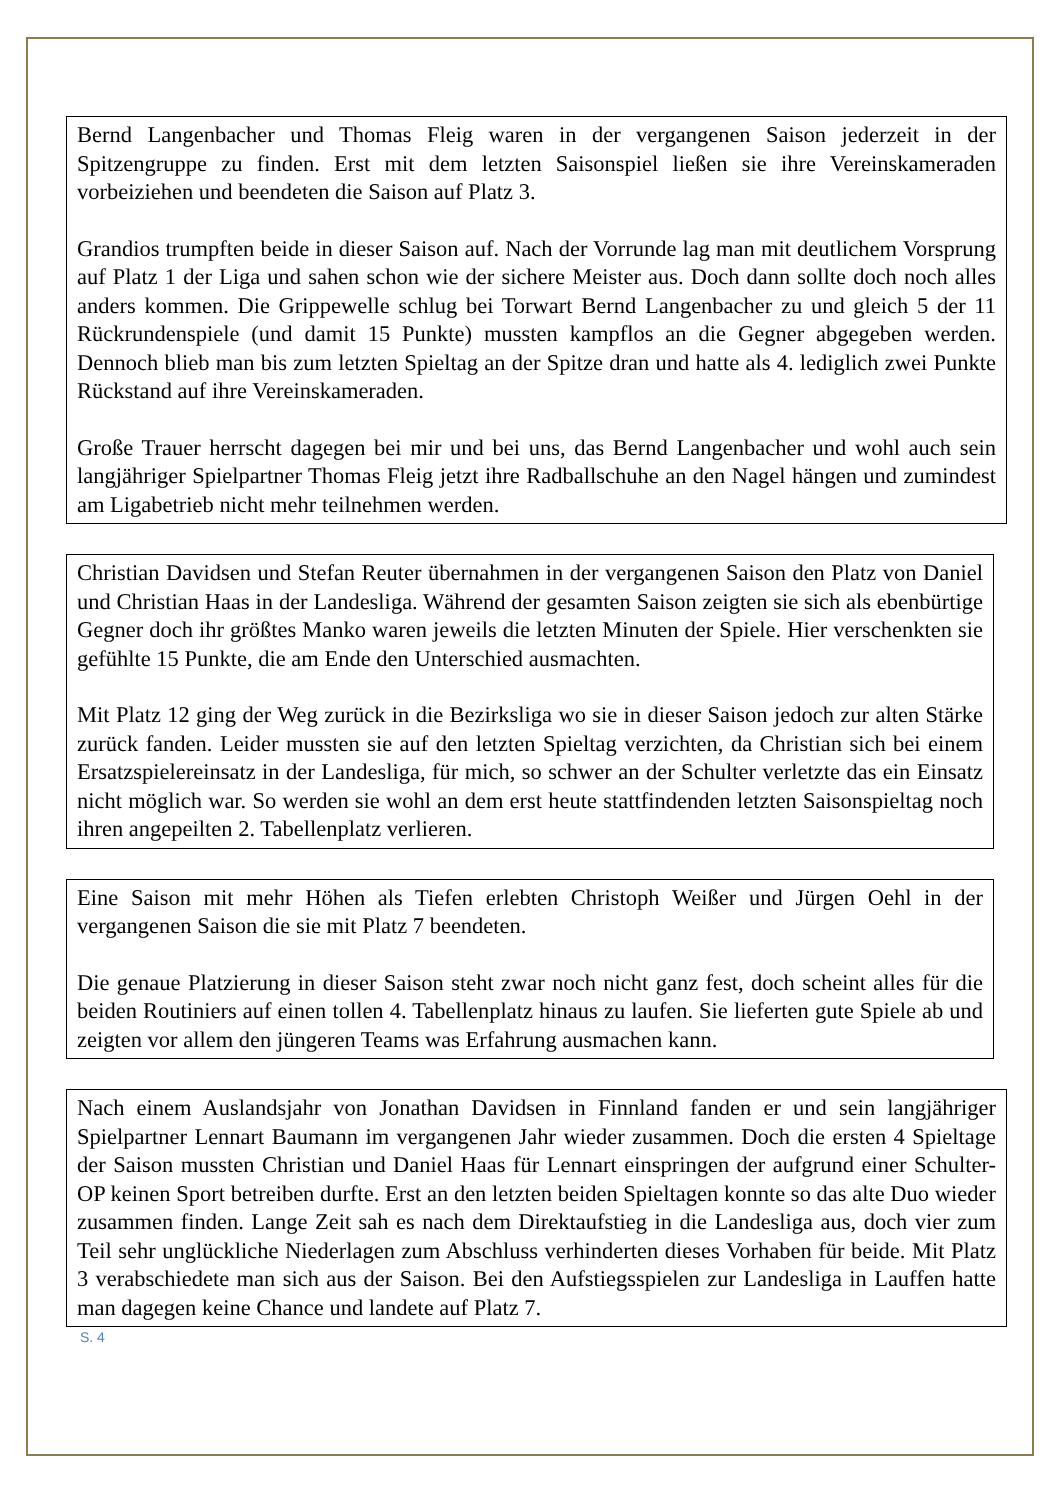Bernd Langenbacher und Thomas Fleig waren in der vergangenen Saison jederzeit in der Spitzengruppe zu finden. Erst mit dem letzten Saisonspiel ließen sie ihre Vereinskameraden vorbeiziehen und beendeten die Saison auf Platz 3.
Grandios trumpften beide in dieser Saison auf. Nach der Vorrunde lag man mit deutlichem Vorsprung auf Platz 1 der Liga und sahen schon wie der sichere Meister aus. Doch dann sollte doch noch alles anders kommen. Die Grippewelle schlug bei Torwart Bernd Langenbacher zu und gleich 5 der 11 Rückrundenspiele (und damit 15 Punkte) mussten kampflos an die Gegner abgegeben werden. Dennoch blieb man bis zum letzten Spieltag an der Spitze dran und hatte als 4. lediglich zwei Punkte Rückstand auf ihre Vereinskameraden.
Große Trauer herrscht dagegen bei mir und bei uns, das Bernd Langenbacher und wohl auch sein langjähriger Spielpartner Thomas Fleig jetzt ihre Radballschuhe an den Nagel hängen und zumindest am Ligabetrieb nicht mehr teilnehmen werden.
Christian Davidsen und Stefan Reuter übernahmen in der vergangenen Saison den Platz von Daniel und Christian Haas in der Landesliga. Während der gesamten Saison zeigten sie sich als ebenbürtige Gegner doch ihr größtes Manko waren jeweils die letzten Minuten der Spiele. Hier verschenkten sie gefühlte 15 Punkte, die am Ende den Unterschied ausmachten.
Mit Platz 12 ging der Weg zurück in die Bezirksliga wo sie in dieser Saison jedoch zur alten Stärke zurück fanden. Leider mussten sie auf den letzten Spieltag verzichten, da Christian sich bei einem Ersatzspielereinsatz in der Landesliga, für mich, so schwer an der Schulter verletzte das ein Einsatz nicht möglich war. So werden sie wohl an dem erst heute stattfindenden letzten Saisonspieltag noch ihren angepeilten 2. Tabellenplatz verlieren.
Eine Saison mit mehr Höhen als Tiefen erlebten Christoph Weißer und Jürgen Oehl in der vergangenen Saison die sie mit Platz 7 beendeten.
Die genaue Platzierung in dieser Saison steht zwar noch nicht ganz fest, doch scheint alles für die beiden Routiniers auf einen tollen 4. Tabellenplatz hinaus zu laufen. Sie lieferten gute Spiele ab und zeigten vor allem den jüngeren Teams was Erfahrung ausmachen kann.
Nach einem Auslandsjahr von Jonathan Davidsen in Finnland fanden er und sein langjähriger Spielpartner Lennart Baumann im vergangenen Jahr wieder zusammen. Doch die ersten 4 Spieltage der Saison mussten Christian und Daniel Haas für Lennart einspringen der aufgrund einer Schulter-OP keinen Sport betreiben durfte. Erst an den letzten beiden Spieltagen konnte so das alte Duo wieder zusammen finden. Lange Zeit sah es nach dem Direktaufstieg in die Landesliga aus, doch vier zum Teil sehr unglückliche Niederlagen zum Abschluss verhinderten dieses Vorhaben für beide. Mit Platz 3 verabschiedete man sich aus der Saison. Bei den Aufstiegsspielen zur Landesliga in Lauffen hatte man dagegen keine Chance und landete auf Platz 7.
S. 4